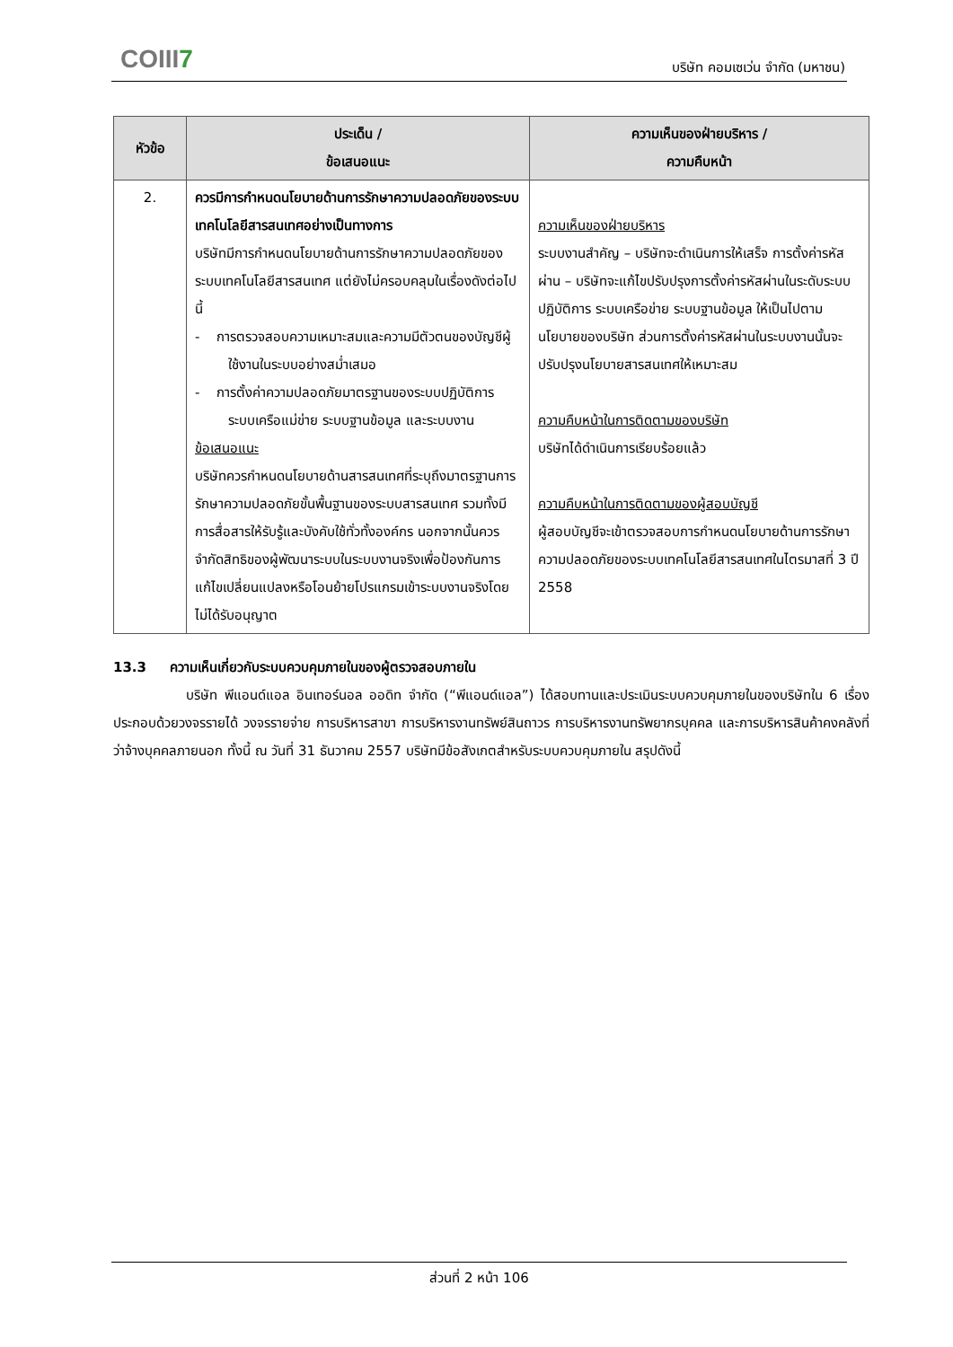COIII7 บริษัท คอมเซเว่น จำกัด (มหาชน)
| หัวข้อ | ประเด็น / ข้อเสนอแนะ | ความเห็นของฝ่ายบริหาร / ความคืบหน้า |
| --- | --- | --- |
| 2. | ควรมีการกำหนดนโยบายด้านการรักษาความปลอดภัยของระบบเทคโนโลยีสารสนเทศอย่างเป็นทางการ บริษัทมีการกำหนดนโยบายด้านการรักษาความปลอดภัยของระบบเทคโนโลยีสารสนเทศ แต่ยังไม่ครอบคลุมในเรื่องดังต่อไปนี้ - การตรวจสอบความเหมาะสมและความมีตัวตนของบัญชีผู้ใช้งานในระบบอย่างสม่ำเสมอ - การตั้งค่าความปลอดภัยมาตรฐานของระบบปฏิบัติการ ระบบเครือแม่ข่าย ระบบฐานข้อมูล และระบบงาน ข้อเสนอแนะ บริษัทควรกำหนดนโยบายด้านสารสนเทศที่ระบุถึงมาตรฐานการรักษาความปลอดภัยขั้นพื้นฐานของระบบสารสนเทศ รวมทั้งมีการสื่อสารให้รับรู้และบังคับใช้ทั่วทั้งองค์กร นอกจากนั้นควรจำกัดสิทธิของผู้พัฒนาระบบในระบบงานจริงเพื่อป้องกันการแก้ไขเปลี่ยนแปลงหรือโอนย้ายโปรแกรมเข้าระบบงานจริงโดยไม่ได้รับอนุญาต | ความเห็นของฝ่ายบริหาร ระบบงานสำคัญ – บริษัทจะดำเนินการให้เสร็จ การตั้งค่ารหัสผ่าน – บริษัทจะแก้ไขปรับปรุงการตั้งค่ารหัสผ่านในระดับระบบปฏิบัติการ ระบบเครือข่าย ระบบฐานข้อมูล ให้เป็นไปตามนโยบายของบริษัท ส่วนการตั้งค่ารหัสผ่านในระบบงานนั้นจะปรับปรุงนโยบายสารสนเทศให้เหมาะสม ความคืบหน้าในการติดตามของบริษัท บริษัทได้ดำเนินการเรียบร้อยแล้ว ความคืบหน้าในการติดตามของผู้สอบบัญชี ผู้สอบบัญชีจะเข้าตรวจสอบการกำหนดนโยบายด้านการรักษาความปลอดภัยของระบบเทคโนโลยีสารสนเทศในไตรมาสที่ 3 ปี 2558 |
13.3 ความเห็นเกี่ยวกับระบบควบคุมภายในของผู้ตรวจสอบภายใน
บริษัท พีแอนด์แอล อินเทอร์นอล ออดิท จำกัด (“พีแอนด์แอล”) ได้สอบทานและประเมินระบบควบคุมภายในของบริษัทใน 6 เรื่อง ประกอบด้วยวงจรรายได้ วงจรรายจ่าย การบริหารสาขา การบริหารงานทรัพย์สินถาวร การบริหารงานทรัพยากรบุคคล และการบริหารสินค้าคงคลังที่ว่าจ้างบุคคลภายนอก ทั้งนี้ ณ วันที่ 31 ธันวาคม 2557 บริษัทมีข้อสังเกตสำหรับระบบควบคุมภายใน สรุปดังนี้
ส่วนที่ 2 หน้า 106